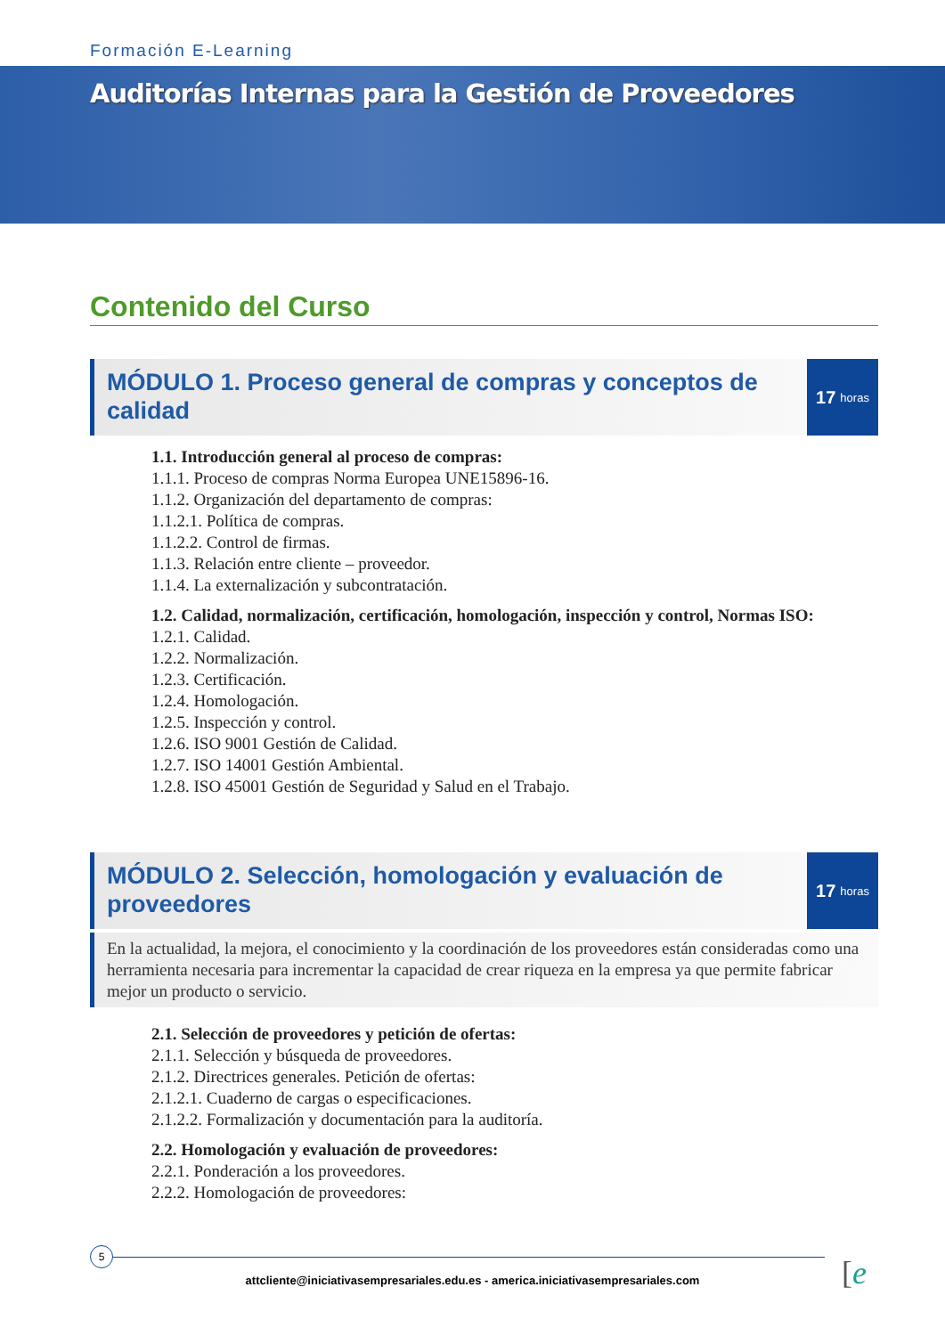Formación E-Learning
Auditorías Internas para la Gestión de Proveedores
Contenido del Curso
MÓDULO 1. Proceso general de compras y conceptos de calidad
17 horas
1.1. Introducción general al proceso de compras:
1.1.1. Proceso de compras Norma Europea UNE15896-16.
1.1.2. Organización del departamento de compras:
1.1.2.1. Política de compras.
1.1.2.2. Control de firmas.
1.1.3. Relación entre cliente – proveedor.
1.1.4. La externalización y subcontratación.
1.2. Calidad, normalización, certificación, homologación, inspección y control, Normas ISO:
1.2.1. Calidad.
1.2.2. Normalización.
1.2.3. Certificación.
1.2.4. Homologación.
1.2.5. Inspección y control.
1.2.6. ISO 9001 Gestión de Calidad.
1.2.7. ISO 14001 Gestión Ambiental.
1.2.8. ISO 45001 Gestión de Seguridad y Salud en el Trabajo.
MÓDULO 2. Selección, homologación y evaluación de proveedores
17 horas
En la actualidad, la mejora, el conocimiento y la coordinación de los proveedores están consideradas como una herramienta necesaria para incrementar la capacidad de crear riqueza en la empresa ya que permite fabricar mejor un producto o servicio.
2.1. Selección de proveedores y petición de ofertas:
2.1.1. Selección y búsqueda de proveedores.
2.1.2. Directrices generales. Petición de ofertas:
2.1.2.1. Cuaderno de cargas o especificaciones.
2.1.2.2. Formalización y documentación para la auditoría.
2.2. Homologación y evaluación de proveedores:
2.2.1. Ponderación a los proveedores.
2.2.2. Homologación de proveedores:
5
attcliente@iniciativasempresariales.edu.es - america.iniciativasempresariales.com [e